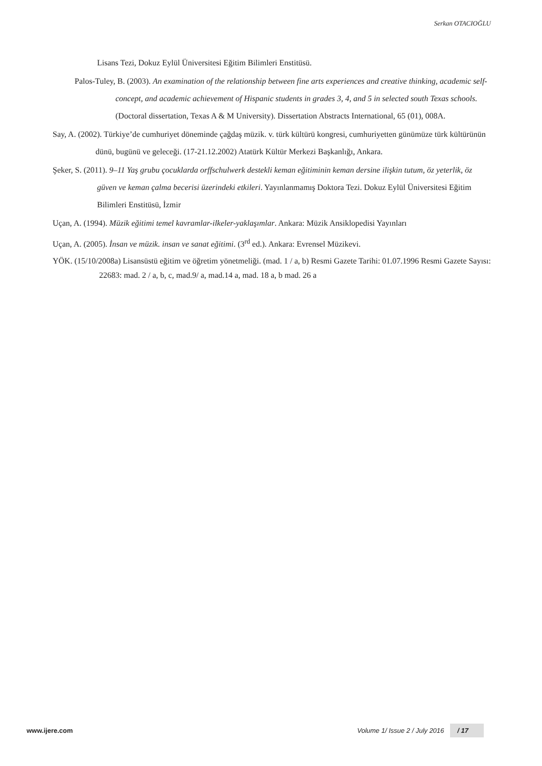Serkan OTACIOĞLU
Lisans Tezi, Dokuz Eylül Üniversitesi Eğitim Bilimleri Enstitüsü.
Palos-Tuley, B. (2003). An examination of the relationship between fine arts experiences and creative thinking, academic self-concept, and academic achievement of Hispanic students in grades 3, 4, and 5 in selected south Texas schools. (Doctoral dissertation, Texas A & M University). Dissertation Abstracts International, 65 (01), 008A.
Say, A. (2002). Türkiye’de cumhuriyet döneminde çağdaş müzik. v. türk kültürü kongresi, cumhuriyetten günümüze türk kültürünün dünü, bugünü ve geleceği. (17-21.12.2002) Atatürk Kültür Merkezi Başkanlığı, Ankara.
Şeker, S. (2011). 9–11 Yaş grubu çocuklarda orffschulwerk destekli keman eğitiminin keman dersine ilişkin tutum, öz yeterlik, öz güven ve keman çalma becerisi üzerindeki etkileri. Yayınlanmamış Doktora Tezi. Dokuz Eylül Üniversitesi Eğitim Bilimleri Enstitüsü, İzmir
Uçan, A. (1994). Müzik eğitimi temel kavramlar-ilkeler-yaklaşımlar. Ankara: Müzik Ansiklopedisi Yayınları
Uçan, A. (2005). İnsan ve müzik. insan ve sanat eğitimi. (3<sup>rd</sup> ed.). Ankara: Evrensel Müzikevi.
YÖK. (15/10/2008a) Lisansüstü eğitim ve öğretim yönetmeliği. (mad. 1 / a, b) Resmi Gazete Tarihi: 01.07.1996 Resmi Gazete Sayısı: 22683: mad. 2 / a, b, c, mad.9/ a, mad.14 a, mad. 18 a, b mad. 26 a
www.ijere.com Volume 1/ Issue 2 / July 2016 / 17